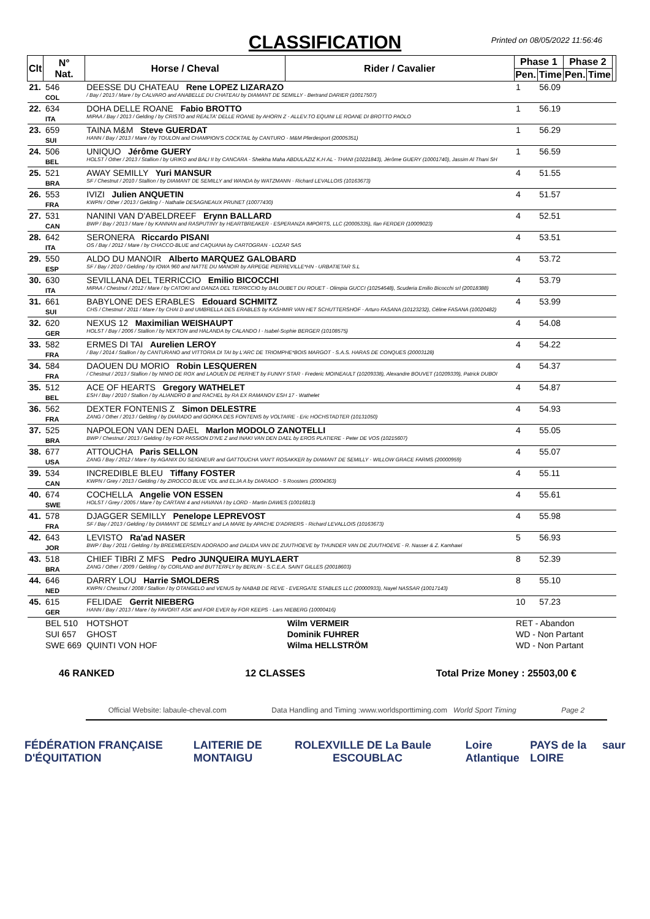CLASSIFICATION
Printed on 08/05/2022 11:56:46
| Clt | N° Nat. | Horse / Cheval | Rider / Cavalier | Phase 1 | | Phase 2 | | |
| --- | --- | --- | --- | --- | --- | --- | --- | --- |
| | | | | Pen. | Time | Pen. | Time | |
| 21. | 546 COL | DEESSE DU CHATEAU Rene LOPEZ LIZARAZO / Bay / 2013 / Mare / by CALVARO and ANABELLE DU CHATEAU by DIAMANT DE SEMILLY - Bertrand DARIER (10017507) | | 1 | 56.09 | | | |
| 22. | 634 ITA | DOHA DELLE ROANE Fabio BROTTO MIPAA / Bay / 2013 / Gelding / by CRISTO and REALTA' DELLE ROANE by AHORN Z - ALLEV.TO EQUINI LE ROANE DI BROTTO PAOLO | | 1 | 56.19 | | | |
| 23. | 659 SUI | TAINA M&M Steve GUERDAT HANN / Bay / 2013 / Mare / by TOULON and CHAMPION'S COCKTAIL by CANTURO - M&M Pferdesport (20005351) | | 1 | 56.29 | | | |
| 24. | 506 BEL | UNIQUO Jérôme GUERY HOLST / Other / 2013 / Stallion / by URIKO and BALI II by CANCARA - Sheikha Maha ABDULAZIZ K.H AL - THANI (10221843), Jérôme GUERY (10001740), Jassim Al Thani SH | | 1 | 56.59 | | | |
| 25. | 521 BRA | AWAY SEMILLY Yuri MANSUR SF / Chestnut / 2010 / Stallion / by DIAMANT DE SEMILLY and WANDA by WATZMANN - Richard LEVALLOIS (10163673) | | 4 | 51.55 | | | |
| 26. | 553 FRA | IVIZI Julien ANQUETIN KWPN / Other / 2013 / Gelding / - Nathalie DESAGNEAUX PRUNET (10077430) | | 4 | 51.57 | | | |
| 27. | 531 CAN | NANINI VAN D'ABELDREEF Erynn BALLARD BWP / Bay / 2013 / Mare / by KANNAN and RASPUTINY by HEARTBREAKER - ESPERANZA IMPORTS, LLC (20005335), Ilan FERDER (10009023) | | 4 | 52.51 | | | |
| 28. | 642 ITA | SERONERA Riccardo PISANI OS / Bay / 2012 / Mare / by CHACCO-BLUE and CAQUANA by CARTOGRAN - LOZAR SAS | | 4 | 53.51 | | | |
| 29. | 550 ESP | ALDO DU MANOIR Alberto MARQUEZ GALOBARD SF / Bay / 2010 / Gelding / by IOWA 960 and NATTE DU MANOIR by ARPEGE PIERREVILLE*HN - URBATIETAR S.L | | 4 | 53.72 | | | |
| 30. | 630 ITA | SEVILLANA DEL TERRICCIO Emilio BICOCCHI MIPAA / Chestnut / 2012 / Mare / by CATOKI and DANZA DEL TERRICCIO by BALOUBET DU ROUET - Olimpia GUCCI (10254648), Scuderia Emilio Bicocchi srl (20018388) | | 4 | 53.79 | | | |
| 31. | 661 SUI | BABYLONE DES ERABLES Edouard SCHMITZ CHS / Chestnut / 2011 / Mare / by CHAI D and UMBRELLA DES ERABLES by KASHMIR VAN HET SCHUTTERSHOF - Arturo FASANA (10123232), Céline FASANA (10020482) | | 4 | 53.99 | | | |
| 32. | 620 GER | NEXUS 12 Maximilian WEISHAUPT HOLST / Bay / 2006 / Stallion / by NEKTON and HALANDA by CALANDO I - Isabel-Sophie BERGER (10108575) | | 4 | 54.08 | | | |
| 33. | 582 FRA | ERMES DI TAI Aurelien LEROY / Bay / 2014 / Stallion / by CANTURANO and VITTORIA DI TAI by L'ARC DE TRIOMPHE*BOIS MARGOT - S.A.S. HARAS DE CONQUES (20003128) | | 4 | 54.22 | | | |
| 34. | 584 FRA | DAOUEN DU MORIO Robin LESQUEREN / Chestnut / 2013 / Stallion / by NINIO DE ROX and LAOUEN DE PERHET by FUNNY STAR - Frederic MOINEAULT (10209338), Alexandre BOUVET (10209339), Patrick DUBOI | | 4 | 54.37 | | | |
| 35. | 512 BEL | ACE OF HEARTS Gregory WATHELET ESH / Bay / 2010 / Stallion / by ALIANDRO B and RACHEL by RA EX RAMANOV ESH 17 - Wathelet | | 4 | 54.87 | | | |
| 36. | 562 FRA | DEXTER FONTENIS Z Simon DELESTRE ZANG / Other / 2013 / Gelding / by DIARADO and GORKA DES FONTENIS by VOLTAIRE - Eric HOCHSTADTER (10131050) | | 4 | 54.93 | | | |
| 37. | 525 BRA | NAPOLEON VAN DEN DAEL Marlon MODOLO ZANOTELLI BWP / Chestnut / 2013 / Gelding / by FOR PASSION D'IVE Z and INAKI VAN DEN DAEL by EROS PLATIERE - Peter DE VOS (10215607) | | 4 | 55.05 | | | |
| 38. | 677 USA | ATTOUCHA Paris SELLON ZANG / Bay / 2012 / Mare / by AGANIX DU SEIGNEUR and GATTOUCHA VAN'T ROSAKKER by DIAMANT DE SEMILLY - WILLOW GRACE FARMS (20000959) | | 4 | 55.07 | | | |
| 39. | 534 CAN | INCREDIBLE BLEU Tiffany FOSTER KWPN / Grey / 2013 / Gelding / by ZIROCCO BLUE VDL and ELJA A by DIARADO - 5 Roosters (20004363) | | 4 | 55.11 | | | |
| 40. | 674 SWE | COCHELLA Angelie VON ESSEN HOLST / Grey / 2005 / Mare / by CARTANI 4 and HAVANA I by LORD - Martin DAWES (10016813) | | 4 | 55.61 | | | |
| 41. | 578 FRA | DJAGGER SEMILLY Penelope LEPREVOST SF / Bay / 2013 / Gelding / by DIAMANT DE SEMILLY and LA MARE by APACHE D'ADRIERS - Richard LEVALLOIS (10163673) | | 4 | 55.98 | | | |
| 42. | 643 JOR | LEVISTO Ra'ad NASER BWP / Bay / 2011 / Gelding / by BREEMEERSEN ADORADO and DALIDA VAN DE ZUUTHOEVE by THUNDER VAN DE ZUUTHOEVE - R. Nasser & Z. Kamhawi | | 5 | 56.93 | | | |
| 43. | 518 BRA | CHIEF TIBRI Z MFS Pedro JUNQUEIRA MUYLAERT ZANG / Other / 2009 / Gelding / by CORLAND and BUTTERFLY by BERLIN - S.C.E.A. SAINT GILLES (20018603) | | 8 | 52.39 | | | |
| 44. | 646 NED | DARRY LOU Harrie SMOLDERS KWPN / Chestnut / 2008 / Stallion / by OTANGELO and VENUS by NABAB DE REVE - EVERGATE STABLES LLC (20000933), Nayel NASSAR (10017143) | | 8 | 55.10 | | | |
| 45. | 615 GER | FELIDAE Gerrit NIEBERG HANN / Bay / 2013 / Mare / by FAVORIT ASK and FOR EVER by FOR KEEPS - Lars NIEBERG (10000416) | | 10 | 57.23 | | | |
| | BEL 510 | HOTSHOT | Wilm VERMEIR | RET - Abandon | | | | |
| | SUI 657 | GHOST | Dominik FUHRER | WD - Non Partant | | | | |
| | SWE 669 | QUINTI VON HOF | Wilma HELLSTRÖM | WD - Non Partant | | | | |
46 RANKED 12 CLASSES Total Prize Money : 25503,00 €
Official Website: labaule-cheval.com Data Handling and Timing :www.worldsporttiming.com World Sport Timing Page 2
FÉDÉRATION FRANÇAISE D'ÉQUITATION LAITERIE DE MONTAIGU ROLEX VILLE DE La Baule ESCOUBLAC Loire Atlantique PAYS de la LOIRE saur